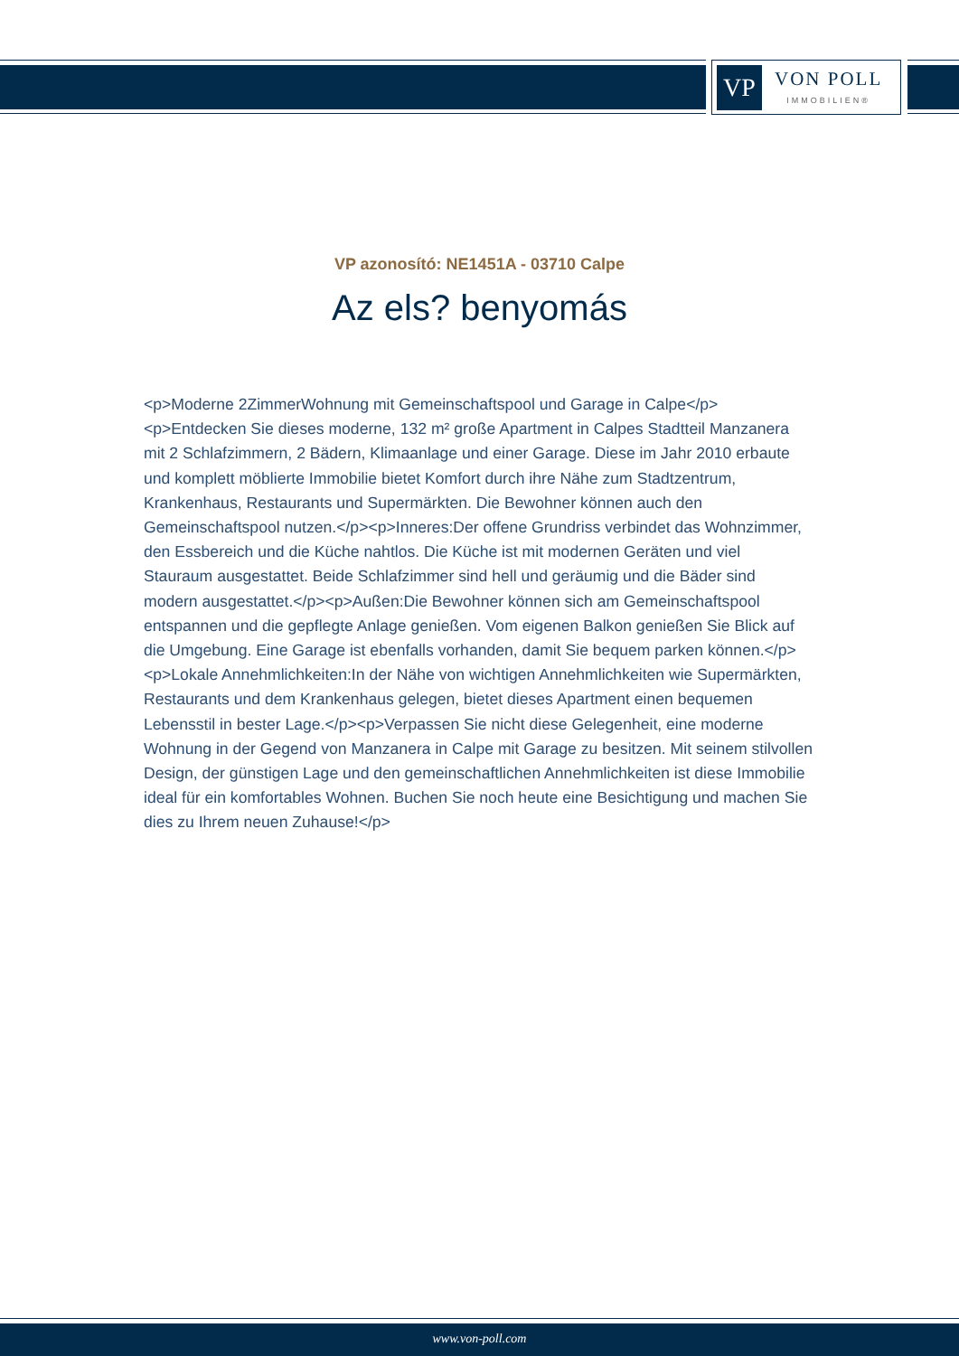VP
VON POLL
IMMOBILIEN®
VP azonosító: NE1451A - 03710 Calpe
Az els? benyomás
<p>Moderne 2ZimmerWohnung mit Gemeinschaftspool und Garage in Calpe</p><p>Entdecken Sie dieses moderne, 132 m² große Apartment in Calpes Stadtteil Manzanera mit 2 Schlafzimmern, 2 Bädern, Klimaanlage und einer Garage. Diese im Jahr 2010 erbaute und komplett möblierte Immobilie bietet Komfort durch ihre Nähe zum Stadtzentrum, Krankenhaus, Restaurants und Supermärkten. Die Bewohner können auch den Gemeinschaftspool nutzen.</p><p>Inneres:Der offene Grundriss verbindet das Wohnzimmer, den Essbereich und die Küche nahtlos. Die Küche ist mit modernen Geräten und viel Stauraum ausgestattet. Beide Schlafzimmer sind hell und geräumig und die Bäder sind modern ausgestattet.</p><p>Außen:Die Bewohner können sich am Gemeinschaftspool entspannen und die gepflegte Anlage genießen. Vom eigenen Balkon genießen Sie Blick auf die Umgebung. Eine Garage ist ebenfalls vorhanden, damit Sie bequem parken können.</p><p>Lokale Annehmlichkeiten:In der Nähe von wichtigen Annehmlichkeiten wie Supermärkten, Restaurants und dem Krankenhaus gelegen, bietet dieses Apartment einen bequemen Lebensstil in bester Lage.</p><p>Verpassen Sie nicht diese Gelegenheit, eine moderne Wohnung in der Gegend von Manzanera in Calpe mit Garage zu besitzen. Mit seinem stilvollen Design, der günstigen Lage und den gemeinschaftlichen Annehmlichkeiten ist diese Immobilie ideal für ein komfortables Wohnen. Buchen Sie noch heute eine Besichtigung und machen Sie dies zu Ihrem neuen Zuhause!</p>
www.von-poll.com